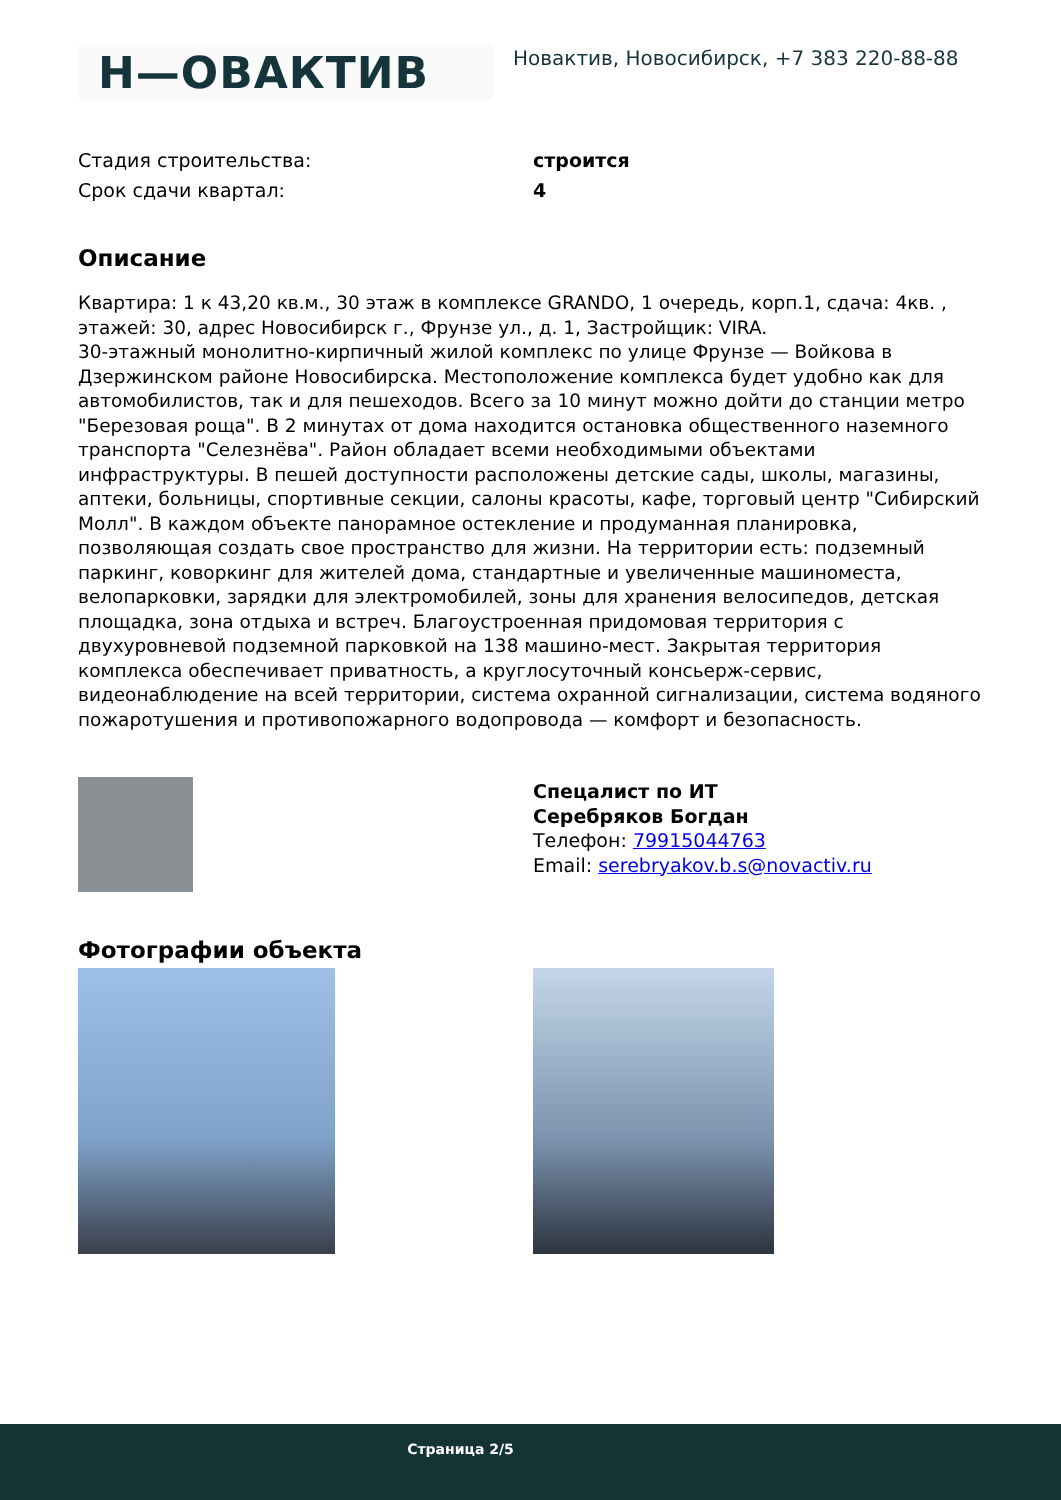Н—ОВАКТИВ
Новактив, Новосибирск, +7 383 220-88-88
Стадия строительства: строится
Срок сдачи квартал: 4
Описание
Квартира: 1 к 43,20 кв.м., 30 этаж в комплексе GRANDO, 1 очередь, корп.1, сдача: 4кв. , этажей: 30, адрес Новосибирск г., Фрунзе ул., д. 1, Застройщик: VIRA.
30-этажный монолитно-кирпичный жилой комплекс по улице Фрунзе — Войкова в Дзержинском районе Новосибирска. Местоположение комплекса будет удобно как для автомобилистов, так и для пешеходов. Всего за 10 минут можно дойти до станции метро "Березовая роща". В 2 минутах от дома находится остановка общественного наземного транспорта "Селезнёва". Район обладает всеми необходимыми объектами инфраструктуры. В пешей доступности расположены детские сады, школы, магазины, аптеки, больницы, спортивные секции, салоны красоты, кафе, торговый центр "Сибирский Молл". В каждом объекте панорамное остекление и продуманная планировка, позволяющая создать свое пространство для жизни. На территории есть: подземный паркинг, коворкинг для жителей дома, стандартные и увеличенные машиноместа, велопарковки, зарядки для электромобилей, зоны для хранения велосипедов, детская площадка, зона отдыха и встреч. Благоустроенная придомовая территория с двухуровневой подземной парковкой на 138 машино-мест. Закрытая территория комплекса обеспечивает приватность, а круглосуточный консьерж-сервис, видеонаблюдение на всей территории, система охранной сигнализации, система водяного пожаротушения и противопожарного водопровода — комфорт и безопасность.
Спецалист по ИТ
Серебряков Богдан
Телефон: 79915044763
Email: serebryakov.b.s@novactiv.ru
Фотографии объекта
Страница 2/5